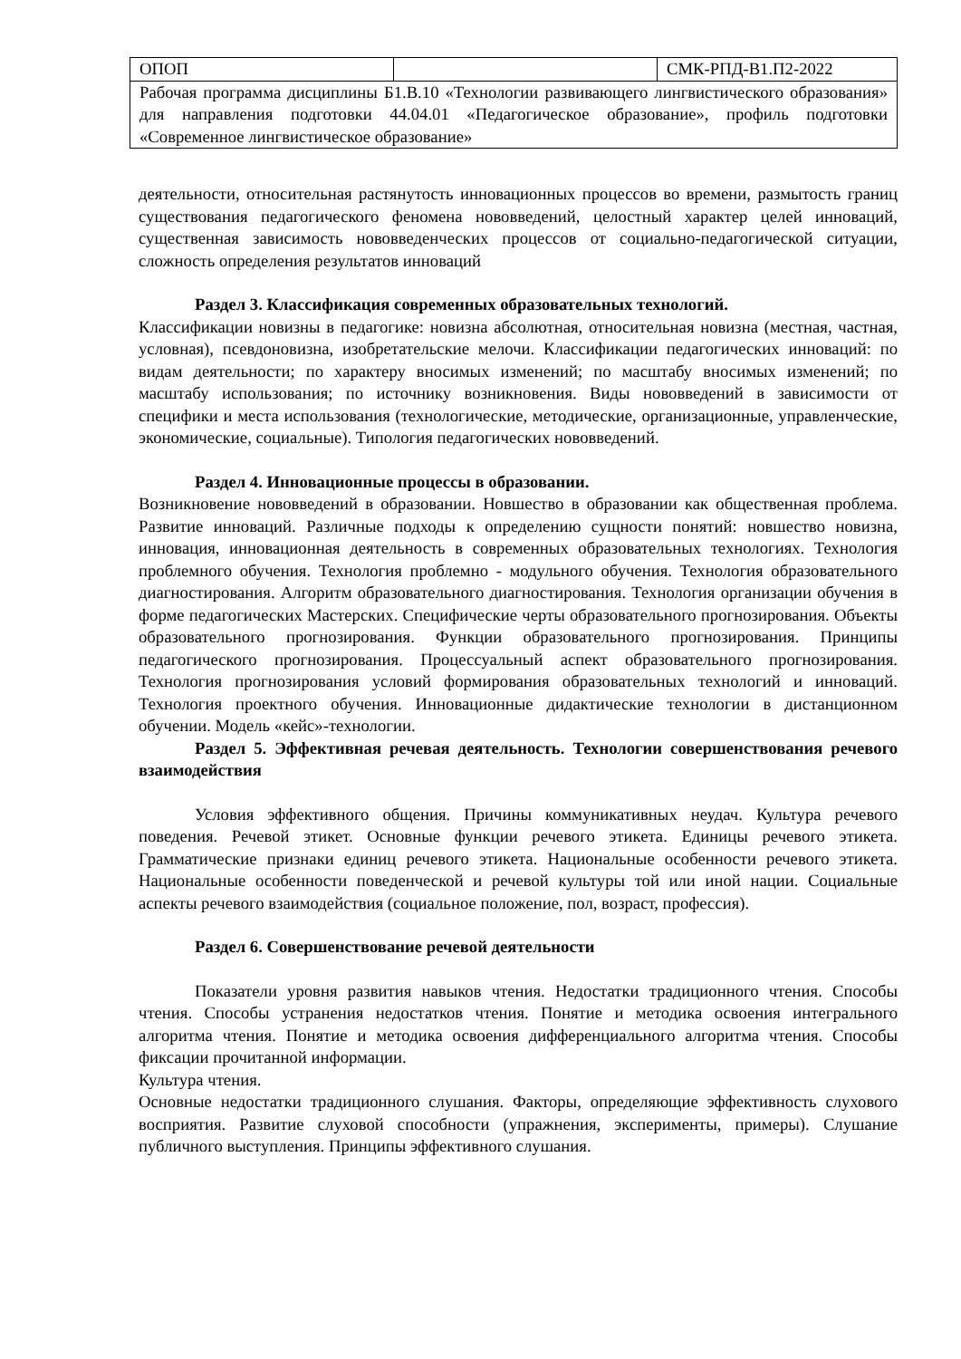| ОПОП | | СМК-РПД-В1.П2-2022 |
| Рабочая программа дисциплины Б1.В.10 «Технологии развивающего лингвистического образования» для направления подготовки 44.04.01 «Педагогическое образование», профиль подготовки «Современное лингвистическое образование» | | |
деятельности, относительная растянутость инновационных процессов во времени, размытость границ существования педагогического феномена нововведений, целостный характер целей инноваций, существенная зависимость нововведенческих процессов от социально-педагогической ситуации, сложность определения результатов инноваций
Раздел 3. Классификация современных образовательных технологий.
Классификации новизны в педагогике: новизна абсолютная, относительная новизна (местная, частная, условная), псевдоновизна, изобретательские мелочи. Классификации педагогических инноваций: по видам деятельности; по характеру вносимых изменений; по масштабу вносимых изменений; по масштабу использования; по источнику возникновения. Виды нововведений в зависимости от специфики и места использования (технологические, методические, организационные, управленческие, экономические, социальные). Типология педагогических нововведений.
Раздел 4. Инновационные процессы в образовании.
Возникновение нововведений в образовании. Новшество в образовании как общественная проблема. Развитие инноваций. Различные подходы к определению сущности понятий: новшество новизна, инновация, инновационная деятельность в современных образовательных технологиях. Технология проблемного обучения. Технология проблемно - модульного обучения. Технология образовательного диагностирования. Алгоритм образовательного диагностирования. Технология организации обучения в форме педагогических Мастерских. Специфические черты образовательного прогнозирования. Объекты образовательного прогнозирования. Функции образовательного прогнозирования. Принципы педагогического прогнозирования. Процессуальный аспект образовательного прогнозирования. Технология прогнозирования условий формирования образовательных технологий и инноваций. Технология проектного обучения. Инновационные дидактические технологии в дистанционном обучении. Модель «кейс»-технологии.
Раздел 5. Эффективная речевая деятельность. Технологии совершенствования речевого взаимодействия
Условия эффективного общения. Причины коммуникативных неудач. Культура речевого поведения. Речевой этикет. Основные функции речевого этикета. Единицы речевого этикета. Грамматические признаки единиц речевого этикета. Национальные особенности речевого этикета. Национальные особенности поведенческой и речевой культуры той или иной нации. Социальные аспекты речевого взаимодействия (социальное положение, пол, возраст, профессия).
Раздел 6. Совершенствование речевой деятельности
Показатели уровня развития навыков чтения. Недостатки традиционного чтения. Способы чтения. Способы устранения недостатков чтения. Понятие и методика освоения интегрального алгоритма чтения. Понятие и методика освоения дифференциального алгоритма чтения. Способы фиксации прочитанной информации.
Культура чтения.
Основные недостатки традиционного слушания. Факторы, определяющие эффективность слухового восприятия. Развитие слуховой способности (упражнения, эксперименты, примеры). Слушание публичного выступления. Принципы эффективного слушания.